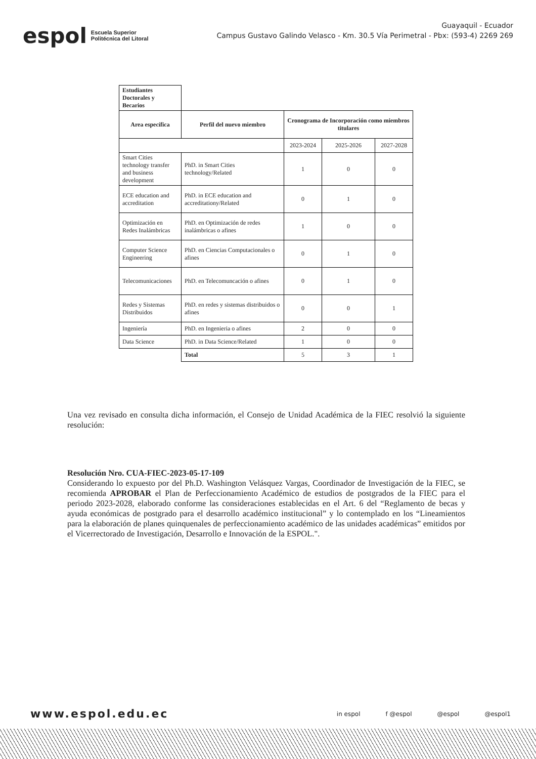espol Escuela Superior
Politécnica del Litoral
Guayaquil - Ecuador
Campus Gustavo Galindo Velasco - Km. 30.5 Vía Perimetral - Pbx: (593-4) 2269 269
| Estudiantes Doctorales y Becarios | | | | |
| Area específica | Perfil del nuevo miembro | Cronograma de Incorporación como miembros titulares | | |
| | | 2023-2024 | 2025-2026 | 2027-2028 |
| Smart Cities technology transfer and business development | PhD. in Smart Cities technology/Related | 1 | 0 | 0 |
| ECE education and accreditation | PhD. in ECE education and accreditationy/Related | 0 | 1 | 0 |
| Optimización en Redes Inalámbricas | PhD. en Optimización de redes inalámbricas o afines | 1 | 0 | 0 |
| Computer Science Engineering | PhD. en Ciencias Computacionales o afines | 0 | 1 | 0 |
| Telecomunicaciones | PhD. en Telecomuncación o afines | 0 | 1 | 0 |
| Redes y Sistemas Distribuidos | PhD. en redes y sistemas distribuidos o afines | 0 | 0 | 1 |
| Ingeniería | PhD. en Ingenieria o afines | 2 | 0 | 0 |
| Data Science | PhD. in Data Science/Related | 1 | 0 | 0 |
| | Total | 5 | 3 | 1 |
Una vez revisado en consulta dicha información, el Consejo de Unidad Académica de la FIEC resolvió la siguiente resolución:
Resolución Nro. CUA-FIEC-2023-05-17-109
Considerando lo expuesto por del Ph.D. Washington Velásquez Vargas, Coordinador de Investigación de la FIEC, se recomienda APROBAR el Plan de Perfeccionamiento Académico de estudios de postgrados de la FIEC para el periodo 2023-2028, elaborado conforme las consideraciones establecidas en el Art. 6 del “Reglamento de becas y ayuda económicas de postgrado para el desarrollo académico institucional” y lo contemplado en los “Lineamientos para la elaboración de planes quinquenales de perfeccionamiento académico de las unidades académicas” emitidos por el Vicerrectorado de Investigación, Desarrollo e Innovación de la ESPOL.".
www.espol.edu.ec in espol f @espol @espol @espol1